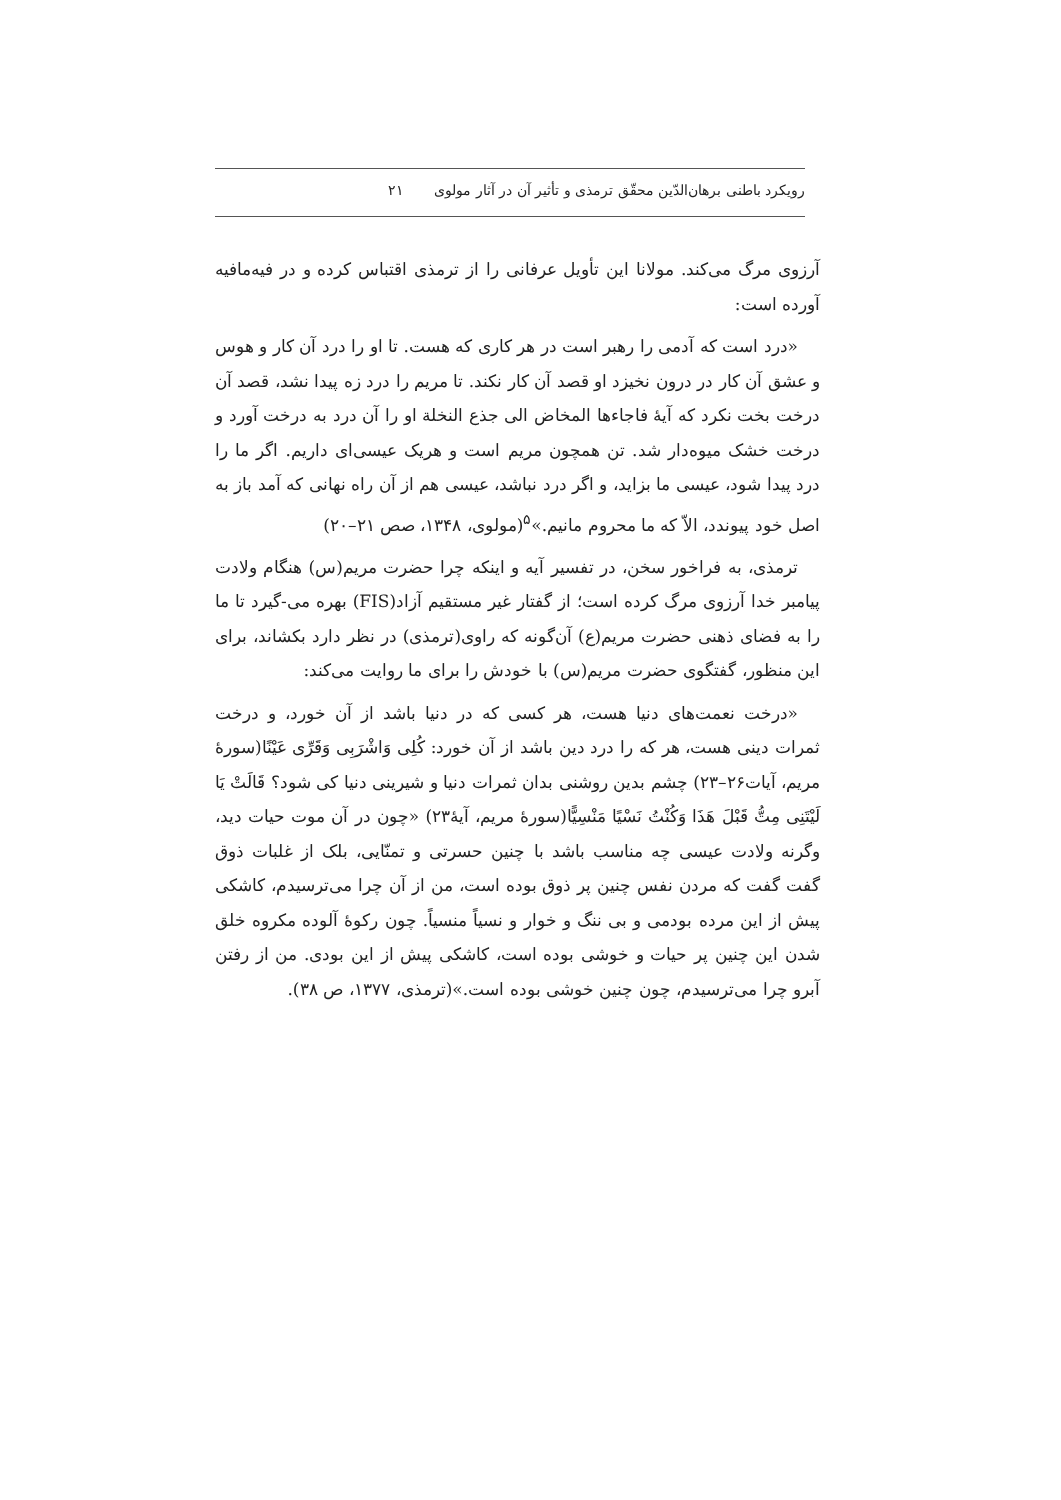رویکرد باطنی برهان‌الدّین محقّق ترمذی و تأثیر آن در آثار مولوی ۲۱
آرزوی مرگ می‌کند. مولانا این تأویل عرفانی را از ترمذی اقتباس کرده و در فیه‌مافیه آورده است:
«درد است که آدمی را رهبر است در هر کاری که هست. تا او را درد آن کار و هوس و عشق آن کار در درون نخیزد او قصد آن کار نکند. تا مریم را درد زه پیدا نشد، قصد آن درخت بخت نکرد که آیهٔ فاجاءها المخاض الی جذع النخلة او را آن درد به درخت آورد و درخت خشک میوه‌دار شد. تن همچون مریم است و هریک عیسی‌ای داریم. اگر ما را درد پیدا شود، عیسی ما بزاید، و اگر درد نباشد، عیسی هم از آن راه نهانی که آمد باز به اصل خود پیوندد، الاّ که ما محروم مانیم.»<sup>۵</sup>(مولوی، ۱۳۴۸، صص ۲۱–۲۰)
ترمذی، به فراخور سخن، در تفسیر آیه و اینکه چرا حضرت مریم(س) هنگام ولادت پیامبر خدا آرزوی مرگ کرده است؛ از گفتار غیر مستقیم آزاد(FIS) بهره می-گیرد تا ما را به فضای ذهنی حضرت مریم(ع) آن‌گونه که راوی(ترمذی) در نظر دارد بکشاند، برای این منظور، گفتگوی حضرت مریم(س) با خودش را برای ما روایت می‌کند:
«درخت نعمت‌های دنیا هست، هر کسی که در دنیا باشد از آن خورد، و درخت ثمرات دینی هست، هر که را درد دین باشد از آن خورد: کُلِی وَاشْرَبِی وَقَرِّی عَیْنًا(سورهٔ مریم، آیات۲۶–۲۳) چشم بدین روشنی بدان ثمرات دنیا و شیرینی دنیا کی شود؟ قَالَتْ یَا لَیْتَنِی مِتُّ قَبْلَ هَذَا وَکُنْتُ نَسْیًا مَنْسِیًّا(سورهٔ مریم، آیهٔ۲۳) «چون در آن موت حیات دید، وگرنه ولادت عیسی چه مناسب باشد با چنین حسرتی و تمنّایی، بلک از غلبات ذوق گفت گفت که مردن نفس چنین پر ذوق بوده است، من از آن چرا می‌ترسیدم، کاشکی پیش از این مرده بودمی و بی ننگ و خوار و نسیاً منسیاً. چون رکوهٔ آلوده مکروه خلق شدن این چنین پر حیات و خوشی بوده است، کاشکی پیش از این بودی. من از رفتن آبرو چرا می‌ترسیدم، چون چنین خوشی بوده است.»(ترمذی، ۱۳۷۷، ص ۳۸).